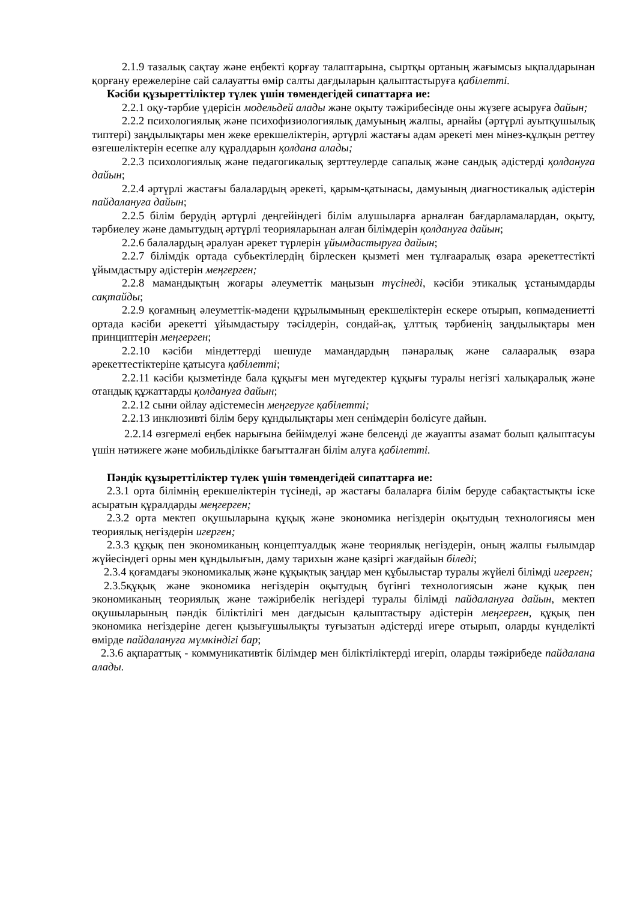2.1.9 тазалық сақтау және еңбекті қорғау талаптарына, сыртқы ортаның жағымсыз ықпалдарынан қорғану ережелеріне сай салауатты өмір салты дағдыларын қалыптастыруға қабілетті.
Кәсіби құзыреттіліктер түлек үшін төмендегідей сипаттарға ие:
2.2.1 оқу-тәрбие үдерісін модельдей алады және оқыту тәжірибесінде оны жүзеге асыруға дайын;
2.2.2 психологиялық және психофизиологиялық дамуының жалпы, арнайы (әртүрлі ауытқушылық типтері) заңдылықтары мен жеке ерекшеліктерін, әртүрлі жастағы адам әрекеті мен мінез-құлқын реттеу өзгешеліктерін есепке алу құралдарын қолдана алады;
2.2.3 психологиялық және педагогикалық зерттеулерде сапалық және сандық әдістерді қолдануға дайын;
2.2.4 әртүрлі жастағы балалардың әрекеті, қарым-қатынасы, дамуының диагностикалық әдістерін пайдалануға дайын;
2.2.5 білім берудің әртүрлі деңгейіндегі білім алушыларға арналған бағдарламалардан, оқыту, тәрбиелеу және дамытудың әртүрлі теорияларынан алған білімдерін қолдануға дайын;
2.2.6 балалардың әралуан әрекет түрлерін ұйымдастыруға дайын;
2.2.7 білімдік ортада субьектілердің бірлескен қызметі мен тұлғааралық өзара әрекеттестікті ұйымдастыру әдістерін меңгерген;
2.2.8 мамандықтың жоғары әлеуметтік маңызын түсінеді, кәсіби этикалық ұстанымдарды сақтайды;
2.2.9 қоғамның әлеуметтік-мәдени құрылымының ерекшеліктерін ескере отырып, көпмәдениетті ортада кәсіби әрекетті ұйымдастыру тәсілдерін, сондай-ақ, ұлттық тәрбиенің заңдылықтары мен принциптерін меңгерген;
2.2.10 кәсіби міндеттерді шешуде мамандардың пәнаралық және салааралық өзара әрекеттестіктеріне қатысуға қабілетті;
2.2.11 кәсіби қызметінде бала құқығы мен мүгедектер құқығы туралы негізгі халықаралық және отандық құжаттарды қолдануға дайын;
2.2.12 сыни ойлау әдістемесін меңгеруге қабілетті;
2.2.13 инклюзивті білім беру құндылықтары мен сенімдерін бөлісуге дайын.
2.2.14 өзгермелі еңбек нарығына бейімделуі және белсенді де жауапты азамат болып қалыптасуы үшін нәтижеге және мобильділікке бағытталған білім алуға қабілетті.
Пәндік құзыреттіліктер түлек үшін төмендегідей сипаттарға ие:
2.3.1 орта білімнің ерекшеліктерін түсінеді, әр жастағы балаларға білім беруде сабақтастықты іске асыратын құралдарды меңгерген;
2.3.2 орта мектеп оқушыларына құқық және экономика негіздерін оқытудың технологиясы мен теориялық негіздерін игерген;
2.3.3 құқық пен экономиканың концептуалдық және теориялық негіздерін, оның жалпы ғылымдар жүйесіндегі орны мен құндылығын, даму тарихын және қазіргі жағдайын біледі;
2.3.4 қоғамдағы экономикалық және құқықтық заңдар мен құбылыстар туралы жүйелі білімді игерген;
2.3.5құқық және экономика негіздерін оқытудың бүгінгі технологиясын және құқық пен экономиканың теориялық және тәжірибелік негіздері туралы білімді пайдалануға дайын, мектеп оқушыларының пәндік біліктілігі мен дағдысын қалыптастыру әдістерін меңгерген, құқық пен экономика негіздеріне деген қызығушылықты туғызатын әдістерді игере отырып, оларды күнделікті өмірде пайдалануға мүмкіндігі бар;
2.3.6 ақпараттық - коммуникативтік білімдер мен біліктіліктерді игеріп, оларды тәжірибеде пайдалана алады.